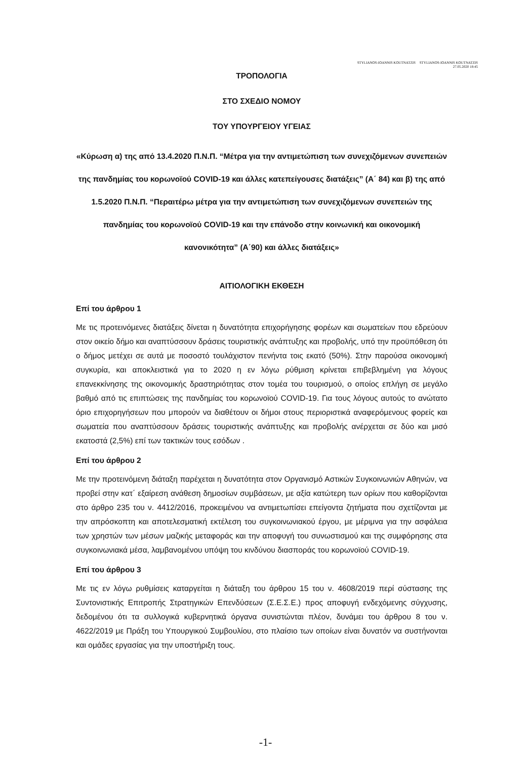STYLIANOS-IOANNIS KOUTNATZIS STYLIANOS-IOANNIS KOUTNATZIS
27.05.2020 18:45
ΤΡΟΠΟΛΟΓΙΑ
ΣΤΟ ΣΧΕΔΙΟ ΝΟΜΟΥ
ΤΟΥ ΥΠΟΥΡΓΕΙΟΥ ΥΓΕΙΑΣ
«Κύρωση α) της από 13.4.2020 Π.Ν.Π. “Μέτρα για την αντιμετώπιση των συνεχιζόμενων συνεπειών της πανδημίας του κορωνοϊού COVID-19 και άλλες κατεπείγουσες διατάξεις” (Α΄ 84) και β) της από 1.5.2020 Π.Ν.Π. “Περαιτέρω μέτρα για την αντιμετώπιση των συνεχιζόμενων συνεπειών της πανδημίας του κορωνοϊού COVID-19 και την επάνοδο στην κοινωνική και οικονομική κανονικότητα” (Α΄90) και άλλες διατάξεις»
ΑΙΤΙΟΛΟΓΙΚΗ ΕΚΘΕΣΗ
Επί του άρθρου 1
Με τις προτεινόμενες διατάξεις δίνεται η δυνατότητα επιχορήγησης φορέων και σωματείων που εδρεύουν στον οικείο δήμο και αναπτύσσουν δράσεις τουριστικής ανάπτυξης και προβολής, υπό την προϋπόθεση ότι ο δήμος μετέχει σε αυτά με ποσοστό τουλάχιστον πενήντα τοις εκατό (50%). Στην παρούσα οικονομική συγκυρία, και αποκλειστικά για το 2020 η εν λόγω ρύθμιση κρίνεται επιβεβλημένη για λόγους επανεκκίνησης της οικονομικής δραστηριότητας στον τομέα του τουρισμού, ο οποίος επλήγη σε μεγάλο βαθμό από τις επιπτώσεις της πανδημίας του κορωνοϊού COVID-19. Για τους λόγους αυτούς το ανώτατο όριο επιχορηγήσεων που μπορούν να διαθέτουν οι δήμοι στους περιοριστικά αναφερόμενους φορείς και σωματεία που αναπτύσσουν δράσεις τουριστικής ανάπτυξης και προβολής ανέρχεται σε δύο και μισό εκατοστά (2,5%) επί των τακτικών τους εσόδων .
Επί του άρθρου 2
Με την προτεινόμενη διάταξη παρέχεται η δυνατότητα στον Οργανισμό Αστικών Συγκοινωνιών Αθηνών, να προβεί στην κατ΄ εξαίρεση ανάθεση δημοσίων συμβάσεων, με αξία κατώτερη των ορίων που καθορίζονται στο άρθρο 235 του ν. 4412/2016, προκειμένου να αντιμετωπίσει επείγοντα ζητήματα που σχετίζονται με την απρόσκοπτη και αποτελεσματική εκτέλεση του συγκοινωνιακού έργου, με μέριμνα για την ασφάλεια των χρηστών των μέσων μαζικής μεταφοράς και την αποφυγή του συνωστισμού και της συμφόρησης στα συγκοινωνιακά μέσα, λαμβανομένου υπόψη του κινδύνου διασποράς του κορωνοϊού COVID-19.
Επί του άρθρου 3
Με τις εν λόγω ρυθμίσεις καταργείται η διάταξη του άρθρου 15 του ν. 4608/2019 περί σύστασης της Συντονιστικής Επιτροπής Στρατηγικών Επενδύσεων (Σ.Ε.Σ.Ε.) προς αποφυγή ενδεχόμενης σύγχυσης, δεδομένου ότι τα συλλογικά κυβερνητικά όργανα συνιστώνται πλέον, δυνάμει του άρθρου 8 του ν. 4622/2019 με Πράξη του Υπουργικού Συμβουλίου, στο πλαίσιο των οποίων είναι δυνατόν να συστήνονται και ομάδες εργασίας για την υποστήριξη τους.
-1-